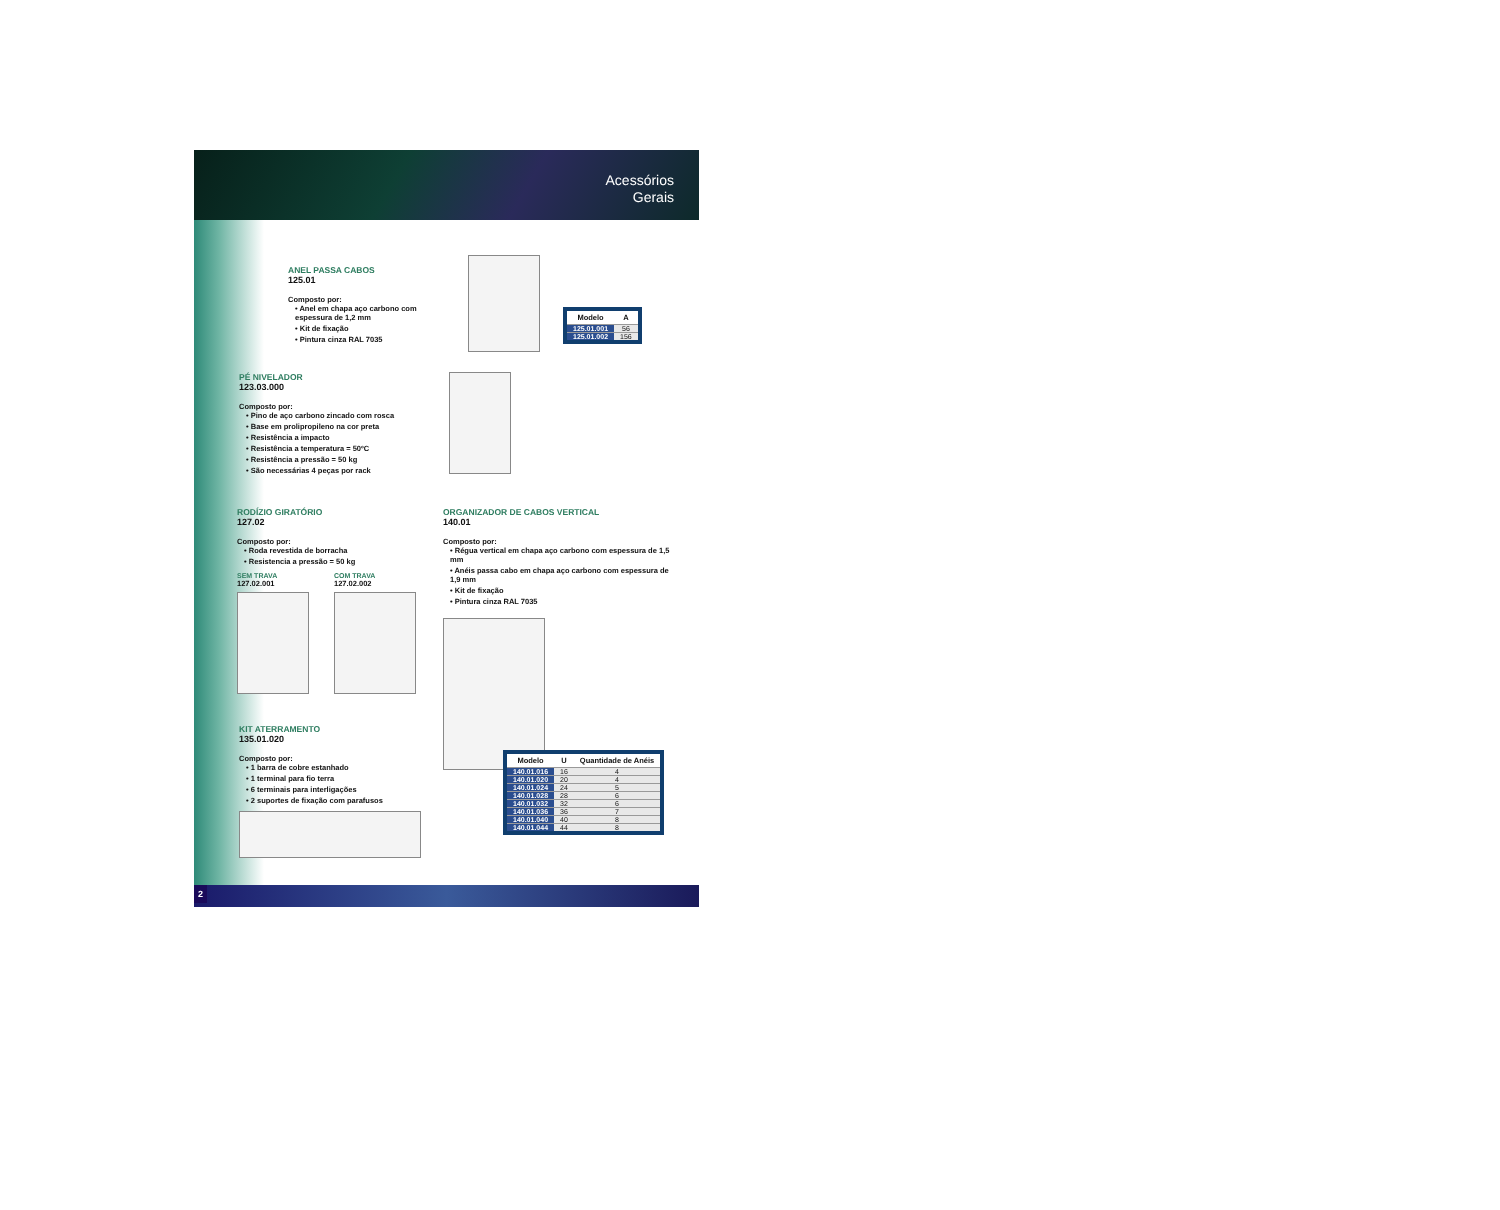Acessórios
Gerais
ANEL PASSA CABOS
125.01
Composto por:
• Anel em chapa aço carbono com espessura de 1,2 mm
• Kit de fixação
• Pintura cinza RAL 7035
| Modelo | A |
| --- | --- |
| 125.01.001 | 56 |
| 125.01.002 | 156 |
PÉ NIVELADOR
123.03.000
Composto por:
• Pino de aço carbono zincado com rosca
• Base em prolipropileno na cor preta
• Resistência a impacto
• Resistência a temperatura = 50ºC
• Resistência a pressão = 50 kg
• São necessárias 4 peças por rack
RODÍZIO GIRATÓRIO
127.02
Composto por:
• Roda revestida de borracha
• Resistencia a pressão = 50 kg
SEM TRAVA
127.02.001
COM TRAVA
127.02.002
KIT ATERRAMENTO
135.01.020
Composto por:
• 1 barra de cobre estanhado
• 1 terminal para fio terra
• 6 terminais para interligações
• 2 suportes de fixação com parafusos
ORGANIZADOR DE CABOS VERTICAL
140.01
Composto por:
• Régua vertical em chapa aço carbono com espessura de 1,5 mm
• Anéis passa cabo em chapa aço carbono com espessura de 1,9 mm
• Kit de fixação
• Pintura cinza RAL 7035
| Modelo | U | Quantidade de Anéis |
| --- | --- | --- |
| 140.01.016 | 16 | 4 |
| 140.01.020 | 20 | 4 |
| 140.01.024 | 24 | 5 |
| 140.01.028 | 28 | 6 |
| 140.01.032 | 32 | 6 |
| 140.01.036 | 36 | 7 |
| 140.01.040 | 40 | 8 |
| 140.01.044 | 44 | 8 |
2